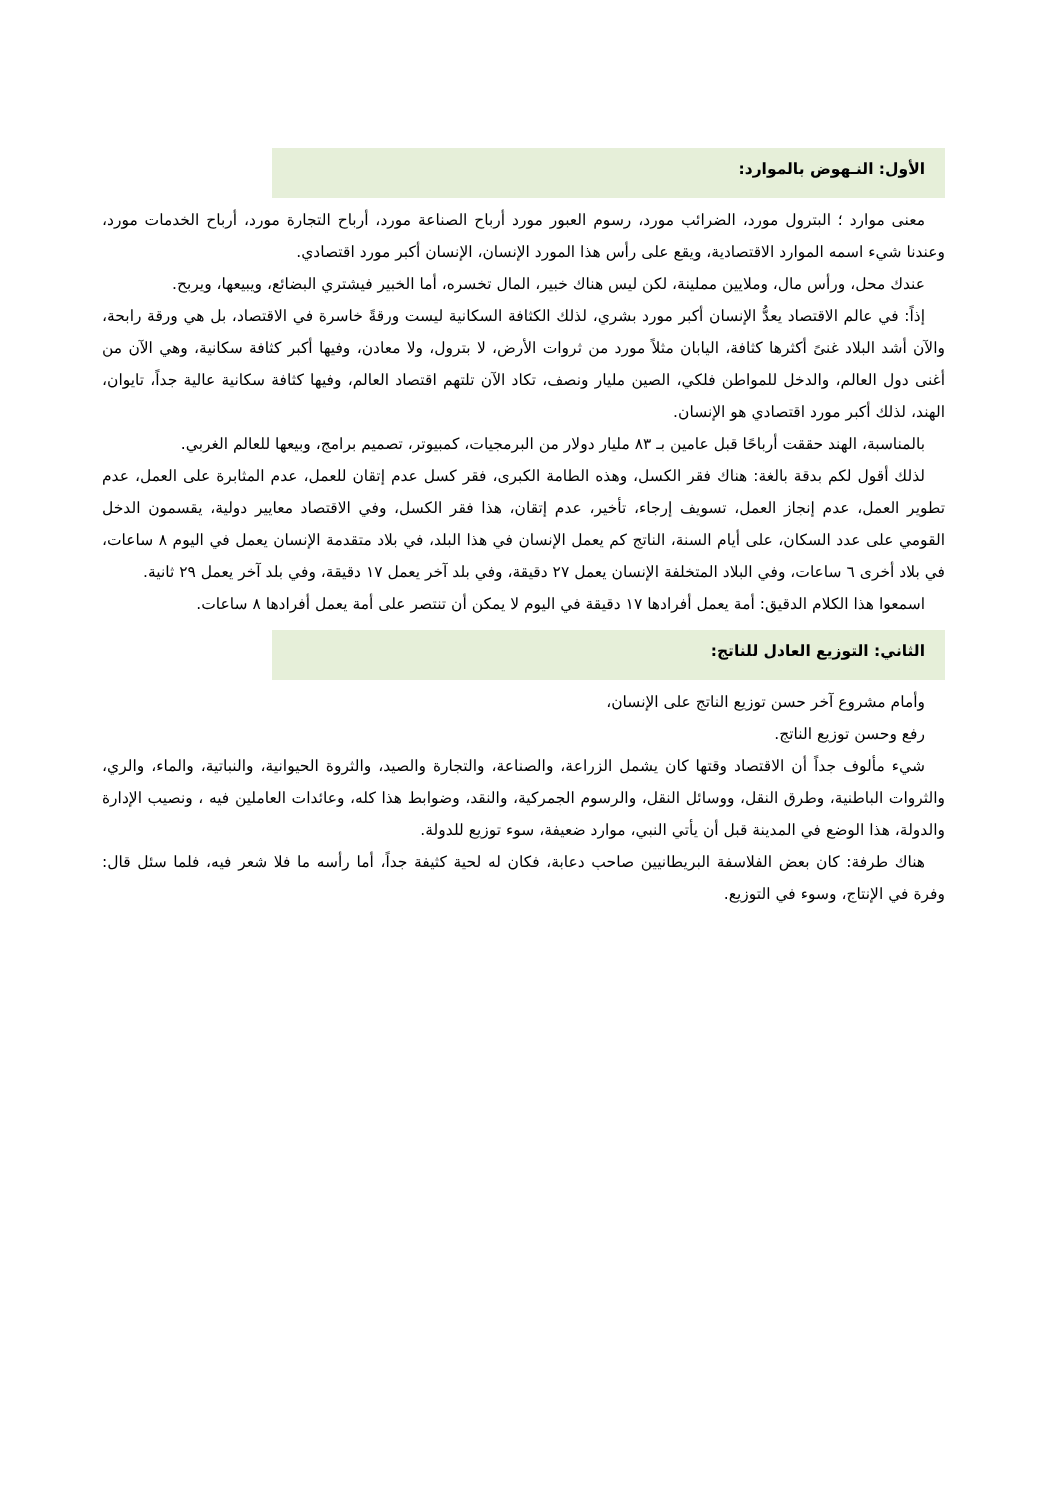الأول: النـهوض بالموارد:
معنى موارد ؛ البترول مورد، الضرائب مورد، رسوم العبور مورد أرباح الصناعة مورد، أرباح التجارة مورد، أرباح الخدمات مورد، وعندنا شيء اسمه الموارد الاقتصادية، ويقع على رأس هذا المورد الإنسان، الإنسان أكبر مورد اقتصادي.
عندك محل، ورأس مال، وملايين مملينة، لكن ليس هناك خبير، المال تخسره، أما الخبير فيشتري البضائع، ويبيعها، ويربح.
إذاً: في عالم الاقتصاد يعدُّ الإنسان أكبر مورد بشري، لذلك الكثافة السكانية ليست ورقةً خاسرة في الاقتصاد، بل هي ورقة رابحة، والآن أشد البلاد غنىً أكثرها كثافة، اليابان مثلاً مورد من ثروات الأرض، لا بترول، ولا معادن، وفيها أكبر كثافة سكانية، وهي الآن من أغنى دول العالم، والدخل للمواطن فلكي، الصين مليار ونصف، تكاد الآن تلتهم اقتصاد العالم، وفيها كثافة سكانية عالية جداً، تايوان، الهند، لذلك أكبر مورد اقتصادي هو الإنسان.
بالمناسبة، الهند حققت أرباحًا قبل عامين بـ ٨٣ مليار دولار من البرمجيات، كمبيوتر، تصميم برامج، وبيعها للعالم الغربي.
لذلك أقول لكم بدقة بالغة: هناك فقر الكسل، وهذه الطامة الكبرى، فقر كسل عدم إتقان للعمل، عدم المثابرة على العمل، عدم تطوير العمل، عدم إنجاز العمل، تسويف إرجاء، تأخير، عدم إتقان، هذا فقر الكسل، وفي الاقتصاد معايير دولية، يقسمون الدخل القومي على عدد السكان، على أيام السنة، الناتج كم يعمل الإنسان في هذا البلد، في بلاد متقدمة الإنسان يعمل في اليوم ٨ ساعات، في بلاد أخرى ٦ ساعات، وفي البلاد المتخلفة الإنسان يعمل ٢٧ دقيقة، وفي بلد آخر يعمل ١٧ دقيقة، وفي بلد آخر يعمل ٢٩ ثانية.
اسمعوا هذا الكلام الدقيق: أمة يعمل أفرادها ١٧ دقيقة في اليوم لا يمكن أن تنتصر على أمة يعمل أفرادها ٨ ساعات.
الثاني: التوزيع العادل للناتج:
وأمام مشروع آخر حسن توزيع الناتج على الإنسان،
رفع وحسن توزيع الناتج.
شيء مألوف جداً أن الاقتصاد وقتها كان يشمل الزراعة، والصناعة، والتجارة والصيد، والثروة الحيوانية، والنباتية، والماء، والري، والثروات الباطنية، وطرق النقل، ووسائل النقل، والرسوم الجمركية، والنقد، وضوابط هذا كله، وعائدات العاملين فيه ، ونصيب الإدارة والدولة، هذا الوضع في المدينة قبل أن يأتي النبي، موارد ضعيفة، سوء توزيع للدولة.
هناك طرفة: كان بعض الفلاسفة البريطانيين صاحب دعابة، فكان له لحية كثيفة جداً، أما رأسه ما فلا شعر فيه، فلما سئل قال: وفرة في الإنتاج، وسوء في التوزيع.